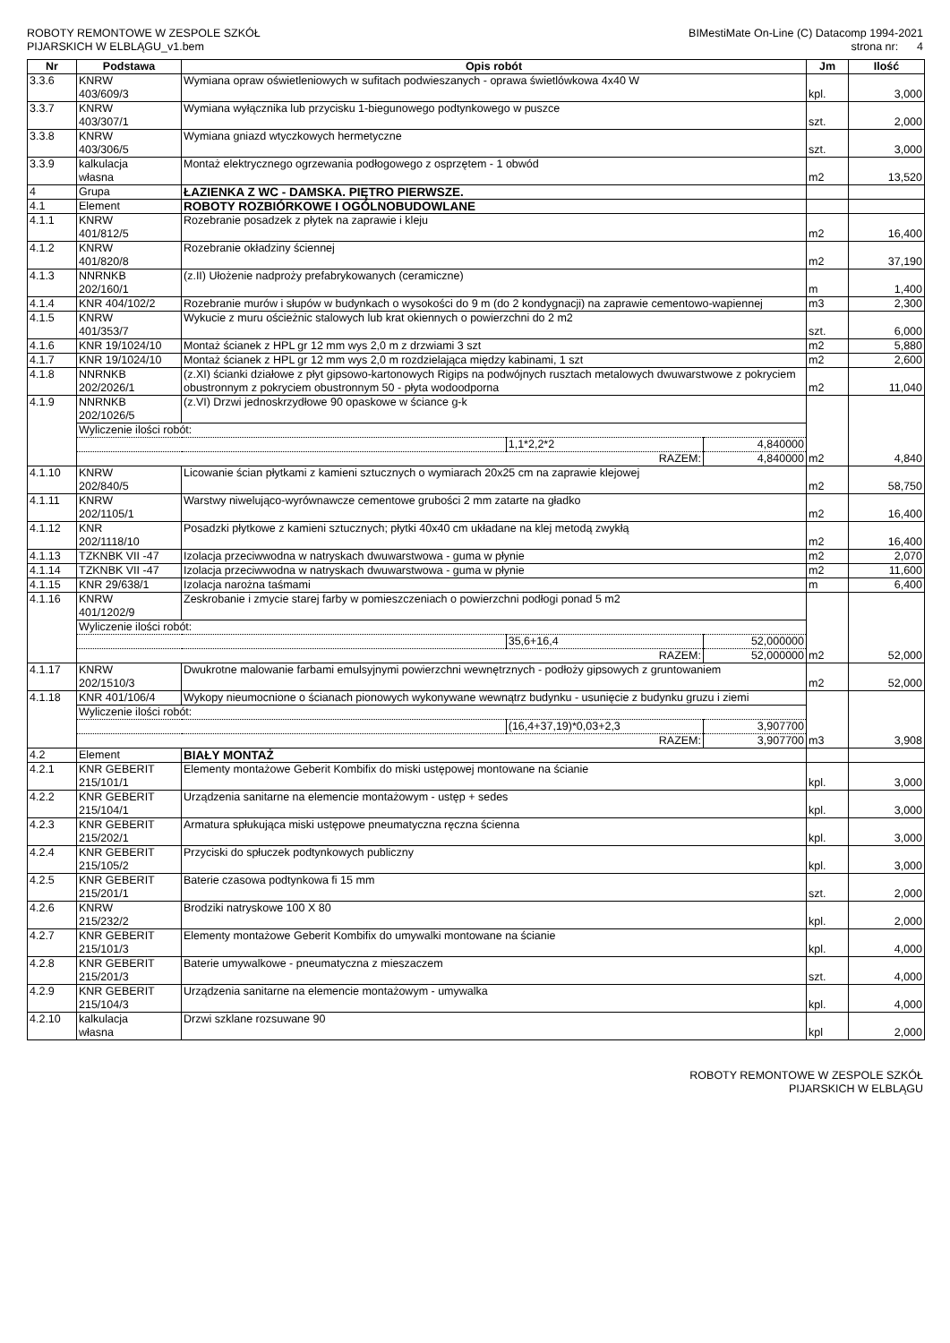ROBOTY REMONTOWE W ZESPOLE SZKÓŁ
PIJARSKICH W ELBLĄGU_v1.bem
BIMestiMate On-Line (C) Datacomp 1994-2021
strona nr: 4
| Nr | Podstawa | Opis robót | | | Jm | Ilość |
| --- | --- | --- | --- | --- | --- | --- |
| 3.3.6 | KNRW 403/609/3 | Wymiana opraw oświetleniowych w sufitach podwieszanych - oprawa świetlówkowa 4x40 W | | | kpl. | 3,000 |
| 3.3.7 | KNRW 403/307/1 | Wymiana wyłącznika lub przycisku 1-biegunowego podtynkowego w puszce | | | szt. | 2,000 |
| 3.3.8 | KNRW 403/306/5 | Wymiana gniazd wtyczkowych hermetyczne | | | szt. | 3,000 |
| 3.3.9 | kalkulacja własna | Montaż elektrycznego ogrzewania podłogowego z osprzętem - 1 obwód | | | m2 | 13,520 |
| 4 | Grupa | ŁAZIENKA Z WC - DAMSKA. PIĘTRO PIERWSZE. | | | | |
| 4.1 | Element | ROBOTY ROZBIÓRKOWE I OGÓLNOBUDOWLANE | | | | |
| 4.1.1 | KNRW 401/812/5 | Rozebranie posadzek z płytek na zaprawie i kleju | | | m2 | 16,400 |
| 4.1.2 | KNRW 401/820/8 | Rozebranie okładziny ściennej | | | m2 | 37,190 |
| 4.1.3 | NNRNKB 202/160/1 | (z.II) Ułożenie nadproży prefabrykowanych (ceramiczne) | | | m | 1,400 |
| 4.1.4 | KNR 404/102/2 | Rozebranie murów i słupów w budynkach o wysokości do 9 m (do 2 kondygnacji) na zaprawie cementowo-wapiennej | | | m3 | 2,300 |
| 4.1.5 | KNRW 401/353/7 | Wykucie z muru ościeżnic stalowych lub krat okiennych o powierzchni do 2 m2 | | | szt. | 6,000 |
| 4.1.6 | KNR 19/1024/10 | Montaż ścianek z HPL gr 12 mm wys 2,0 m z drzwiami 3 szt | | | m2 | 5,880 |
| 4.1.7 | KNR 19/1024/10 | Montaż ścianek z HPL gr 12 mm wys 2,0 m rozdzielająca między kabinami, 1 szt | | | m2 | 2,600 |
| 4.1.8 | NNRNKB 202/2026/1 | (z.XI) ścianki działowe z płyt gipsowo-kartonowych Rigips na podwójnych rusztach metalowych dwuwarstwowe z pokryciem obustronnym z pokryciem obustronnym 50 - płyta wodoodporna | | | m2 | 11,040 |
| 4.1.9 | NNRNKB 202/1026/5 | (z.VI) Drzwi jednoskrzydłowe 90 opaskowe w ściance g-k | | | m2 | 4,840 |
| | Wyliczenie ilości robót: | | | | | |
| | | | 1,1*2,2*2 | 4,840000 | | |
| | RAZEM: | | | 4,840000 | | |
| 4.1.10 | KNRW 202/840/5 | Licowanie ścian płytkami z kamieni sztucznych o wymiarach 20x25 cm na zaprawie klejowej | | | m2 | 58,750 |
| 4.1.11 | KNRW 202/1105/1 | Warstwy niwelująco-wyrównawcze cementowe grubości 2 mm zatarte na gładko | | | m2 | 16,400 |
| 4.1.12 | KNR 202/1118/10 | Posadzki płytkowe z kamieni sztucznych; płytki 40x40 cm układane na klej metodą zwykłą | | | m2 | 16,400 |
| 4.1.13 | TZKNBK VII -47 | Izolacja przeciwwodna w natryskach dwuwarstwowa - guma w płynie | | | m2 | 2,070 |
| 4.1.14 | TZKNBK VII -47 | Izolacja przeciwwodna w natryskach dwuwarstwowa - guma w płynie | | | m2 | 11,600 |
| 4.1.15 | KNR 29/638/1 | Izolacja narożna taśmami | | | m | 6,400 |
| 4.1.16 | KNRW 401/1202/9 | Zeskrobanie i zmycie starej farby w pomieszczeniach o powierzchni podłogi ponad 5 m2 | | | m2 | 52,000 |
| | Wyliczenie ilości robót: | | | | | |
| | | | 35,6+16,4 | 52,000000 | | |
| | RAZEM: | | | 52,000000 | | |
| 4.1.17 | KNRW 202/1510/3 | Dwukrotne malowanie farbami emulsyjnymi powierzchni wewnętrznych - podłoży gipsowych z gruntowaniem | | | m2 | 52,000 |
| 4.1.18 | KNR 401/106/4 | Wykopy nieumocnione o ścianach pionowych wykonywane wewnątrz budynku - usunięcie z budynku gruzu i ziemi | | | m3 | 3,908 |
| | Wyliczenie ilości robót: | | | | | |
| | | | (16,4+37,19)*0,03+2,3 | 3,907700 | | |
| | RAZEM: | | | 3,907700 | | |
| 4.2 | Element | BIAŁY MONTAŻ | | | | |
| 4.2.1 | KNR GEBERIT 215/101/1 | Elementy montażowe Geberit Kombifix do miski ustępowej montowane na ścianie | | | kpl. | 3,000 |
| 4.2.2 | KNR GEBERIT 215/104/1 | Urządzenia sanitarne na elemencie montażowym - ustęp + sedes | | | kpl. | 3,000 |
| 4.2.3 | KNR GEBERIT 215/202/1 | Armatura spłukująca miski ustępowe pneumatyczna ręczna ścienna | | | kpl. | 3,000 |
| 4.2.4 | KNR GEBERIT 215/105/2 | Przyciski do spłuczek podtynkowych publiczny | | | kpl. | 3,000 |
| 4.2.5 | KNR GEBERIT 215/201/1 | Baterie czasowa podtynkowa fi 15 mm | | | szt. | 2,000 |
| 4.2.6 | KNRW 215/232/2 | Brodziki natryskowe 100 X 80 | | | kpl. | 2,000 |
| 4.2.7 | KNR GEBERIT 215/101/3 | Elementy montażowe Geberit Kombifix do umywalki montowane na ścianie | | | kpl. | 4,000 |
| 4.2.8 | KNR GEBERIT 215/201/3 | Baterie umywalkowe - pneumatyczna z mieszaczem | | | szt. | 4,000 |
| 4.2.9 | KNR GEBERIT 215/104/3 | Urządzenia sanitarne na elemencie montażowym - umywalka | | | kpl. | 4,000 |
| 4.2.10 | kalkulacja własna | Drzwi szklane rozsuwane 90 | | | kpl | 2,000 |
ROBOTY REMONTOWE W ZESPOLE SZKÓŁ
PIJARSKICH W ELBLĄGU